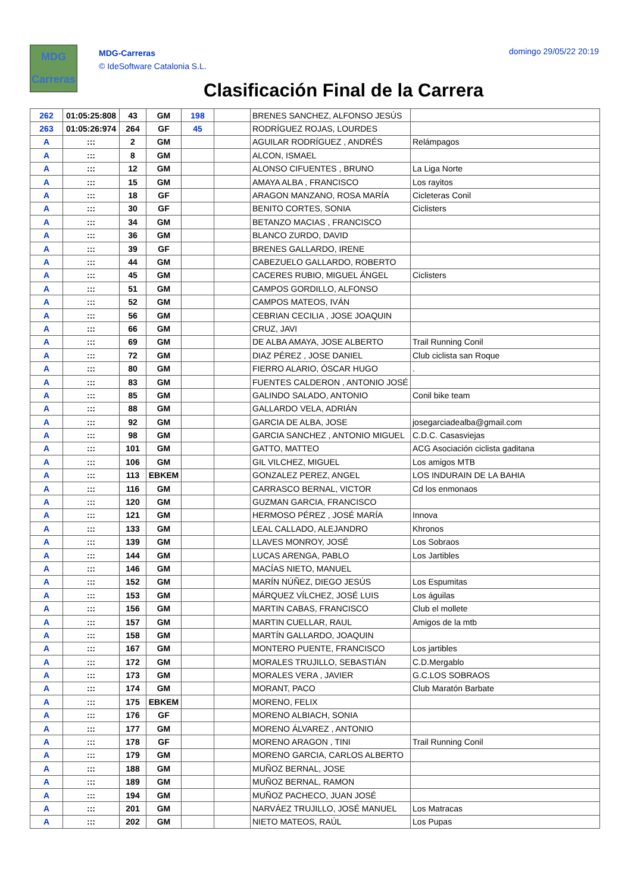MDG
Carreras
MDG-Carreras
© IdeSoftware Catalonia S.L.
domingo 29/05/22 20:19
Clasificación Final de la Carrera
| 262 | 01:05:25:808 | 43 | GM | 198 | | BRENES SANCHEZ, ALFONSO JESÚS | |
| 263 | 01:05:26:974 | 264 | GF | 45 | | RODRÍGUEZ ROJAS, LOURDES | |
| A | ::: | 2 | GM | | | AGUILAR RODRÍGUEZ , ANDRÉS | Relámpagos |
| A | ::: | 8 | GM | | | ALCON, ISMAEL | |
| A | ::: | 12 | GM | | | ALONSO CIFUENTES , BRUNO | La Liga Norte |
| A | ::: | 15 | GM | | | AMAYA ALBA , FRANCISCO | Los rayitos |
| A | ::: | 18 | GF | | | ARAGON MANZANO, ROSA MARÍA | Cicleteras Conil |
| A | ::: | 30 | GF | | | BENITO CORTES, SONIA | Ciclisters |
| A | ::: | 34 | GM | | | BETANZO MACIAS , FRANCISCO | |
| A | ::: | 36 | GM | | | BLANCO ZURDO, DAVID | |
| A | ::: | 39 | GF | | | BRENES GALLARDO, IRENE | |
| A | ::: | 44 | GM | | | CABEZUELO GALLARDO, ROBERTO | |
| A | ::: | 45 | GM | | | CACERES RUBIO, MIGUEL ÁNGEL | Ciclisters |
| A | ::: | 51 | GM | | | CAMPOS GORDILLO, ALFONSO | |
| A | ::: | 52 | GM | | | CAMPOS MATEOS, IVÁN | |
| A | ::: | 56 | GM | | | CEBRIAN CECILIA , JOSE JOAQUIN | |
| A | ::: | 66 | GM | | | CRUZ, JAVI | |
| A | ::: | 69 | GM | | | DE ALBA AMAYA, JOSE ALBERTO | Trail Running Conil |
| A | ::: | 72 | GM | | | DIAZ PÉREZ , JOSE DANIEL | Club ciclista san Roque |
| A | ::: | 80 | GM | | | FIERRO ALARIO, ÓSCAR HUGO | . |
| A | ::: | 83 | GM | | | FUENTES CALDERON , ANTONIO JOSÉ | |
| A | ::: | 85 | GM | | | GALINDO SALADO, ANTONIO | Conil bike team |
| A | ::: | 88 | GM | | | GALLARDO VELA, ADRIÁN | |
| A | ::: | 92 | GM | | | GARCIA DE ALBA, JOSE | josegarciadealba@gmail.com |
| A | ::: | 98 | GM | | | GARCIA SANCHEZ , ANTONIO MIGUEL | C.D.C. Casasviejas |
| A | ::: | 101 | GM | | | GATTO, MATTEO | ACG Asociación ciclista gaditana |
| A | ::: | 106 | GM | | | GIL VILCHEZ, MIGUEL | Los amigos MTB |
| A | ::: | 113 | EBKEM | | | GONZALEZ PEREZ, ANGEL | LOS INDURAIN DE LA BAHIA |
| A | ::: | 116 | GM | | | CARRASCO BERNAL, VICTOR | Cd los enmonaos |
| A | ::: | 120 | GM | | | GUZMAN GARCIA, FRANCISCO | |
| A | ::: | 121 | GM | | | HERMOSO PÉREZ , JOSÉ MARÍA | Innova |
| A | ::: | 133 | GM | | | LEAL CALLADO, ALEJANDRO | Khronos |
| A | ::: | 139 | GM | | | LLAVES MONROY, JOSÉ | Los Sobraos |
| A | ::: | 144 | GM | | | LUCAS ARENGA, PABLO | Los Jartibles |
| A | ::: | 146 | GM | | | MACÍAS NIETO, MANUEL | |
| A | ::: | 152 | GM | | | MARÍN NÚÑEZ, DIEGO JESÚS | Los Espumitas |
| A | ::: | 153 | GM | | | MÁRQUEZ VÍLCHEZ, JOSÉ LUIS | Los águilas |
| A | ::: | 156 | GM | | | MARTIN CABAS, FRANCISCO | Club el mollete |
| A | ::: | 157 | GM | | | MARTIN CUELLAR, RAUL | Amigos de la mtb |
| A | ::: | 158 | GM | | | MARTÍN GALLARDO, JOAQUIN | |
| A | ::: | 167 | GM | | | MONTERO PUENTE, FRANCISCO | Los jartibles |
| A | ::: | 172 | GM | | | MORALES TRUJILLO, SEBASTIÁN | C.D.Mergablo |
| A | ::: | 173 | GM | | | MORALES VERA , JAVIER | G.C.LOS SOBRAOS |
| A | ::: | 174 | GM | | | MORANT, PACO | Club Maratón Barbate |
| A | ::: | 175 | EBKEM | | | MORENO, FELIX | |
| A | ::: | 176 | GF | | | MORENO ALBIACH, SONIA | |
| A | ::: | 177 | GM | | | MORENO ÁLVAREZ , ANTONIO | |
| A | ::: | 178 | GF | | | MORENO ARAGON , TINI | Trail Running Conil |
| A | ::: | 179 | GM | | | MORENO GARCIA, CARLOS ALBERTO | |
| A | ::: | 188 | GM | | | MUÑOZ BERNAL, JOSE | |
| A | ::: | 189 | GM | | | MUÑOZ BERNAL, RAMON | |
| A | ::: | 194 | GM | | | MUÑOZ PACHECO, JUAN JOSÉ | |
| A | ::: | 201 | GM | | | NARVÁEZ TRUJILLO, JOSÉ MANUEL | Los Matracas |
| A | ::: | 202 | GM | | | NIETO MATEOS, RAÚL | Los Pupas |